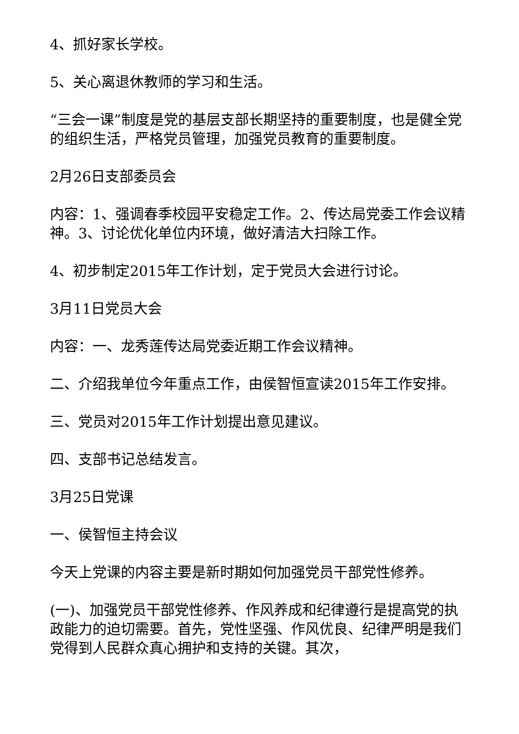4、抓好家长学校。
5、关心离退休教师的学习和生活。
“三会一课”制度是党的基层支部长期坚持的重要制度，也是健全党的组织生活，严格党员管理，加强党员教育的重要制度。
2月26日支部委员会
内容：1、强调春季校园平安稳定工作。2、传达局党委工作会议精神。3、讨论优化单位内环境，做好清洁大扫除工作。
4、初步制定2015年工作计划，定于党员大会进行讨论。
3月11日党员大会
内容：一、龙秀莲传达局党委近期工作会议精神。
二、介绍我单位今年重点工作，由侯智恒宣读2015年工作安排。
三、党员对2015年工作计划提出意见建议。
四、支部书记总结发言。
3月25日党课
一、侯智恒主持会议
今天上党课的内容主要是新时期如何加强党员干部党性修养。
(一)、加强党员干部党性修养、作风养成和纪律遵行是提高党的执政能力的迫切需要。首先，党性坚强、作风优良、纪律严明是我们党得到人民群众真心拥护和支持的关键。其次，